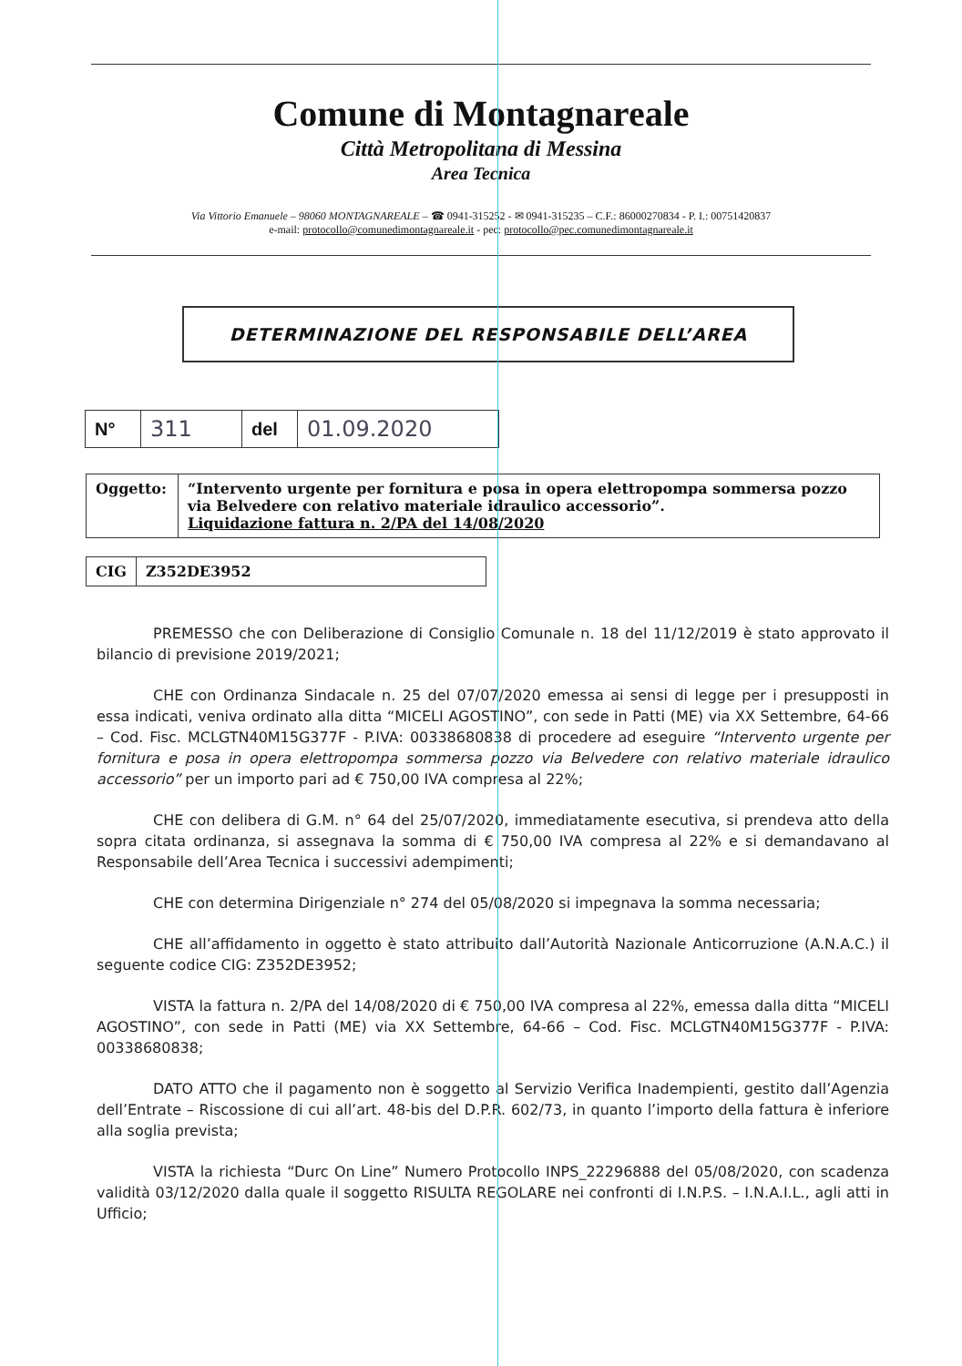Comune di Montagnareale
Città Metropolitana di Messina
Area Tecnica
Via Vittorio Emanuele – 98060 MONTAGNAREALE – ☎ 0941-315252 - ✉ 0941-315235 – C.F.: 86000270834 - P. I.: 00751420837
e-mail: protocollo@comunedimontagnareale.it - pec: protocollo@pec.comunedimontagnareale.it
DETERMINAZIONE DEL RESPONSABILE DELL’AREA
| N° | 311 | del | 01.09.2020 |
| Oggetto: | “Intervento urgente per fornitura e posa in opera elettropompa sommersa pozzo via Belvedere con relativo materiale idraulico accessorio”. Liquidazione fattura n. 2/PA del 14/08/2020 |
| CIG | Z352DE3952 |
PREMESSO che con Deliberazione di Consiglio Comunale n. 18 del 11/12/2019 è stato approvato il bilancio di previsione 2019/2021;
CHE con Ordinanza Sindacale n. 25 del 07/07/2020 emessa ai sensi di legge per i presupposti in essa indicati, veniva ordinato alla ditta “MICELI AGOSTINO”, con sede in Patti (ME) via XX Settembre, 64-66 – Cod. Fisc. MCLGTN40M15G377F - P.IVA: 00338680838 di procedere ad eseguire “Intervento urgente per fornitura e posa in opera elettropompa sommersa pozzo via Belvedere con relativo materiale idraulico accessorio” per un importo pari ad € 750,00 IVA compresa al 22%;
CHE con delibera di G.M. n° 64 del 25/07/2020, immediatamente esecutiva, si prendeva atto della sopra citata ordinanza, si assegnava la somma di € 750,00 IVA compresa al 22% e si demandavano al Responsabile dell’Area Tecnica i successivi adempimenti;
CHE con determina Dirigenziale n° 274 del 05/08/2020 si impegnava la somma necessaria;
CHE all’affidamento in oggetto è stato attribuito dall’Autorità Nazionale Anticorruzione (A.N.A.C.) il seguente codice CIG: Z352DE3952;
VISTA la fattura n. 2/PA del 14/08/2020 di € 750,00 IVA compresa al 22%, emessa dalla ditta “MICELI AGOSTINO”, con sede in Patti (ME) via XX Settembre, 64-66 – Cod. Fisc. MCLGTN40M15G377F - P.IVA: 00338680838;
DATO ATTO che il pagamento non è soggetto al Servizio Verifica Inadempienti, gestito dall’Agenzia dell’Entrate – Riscossione di cui all’art. 48-bis del D.P.R. 602/73, in quanto l’importo della fattura è inferiore alla soglia prevista;
VISTA la richiesta “Durc On Line” Numero Protocollo INPS_22296888 del 05/08/2020, con scadenza validità 03/12/2020 dalla quale il soggetto RISULTA REGOLARE nei confronti di I.N.P.S. – I.N.A.I.L., agli atti in Ufficio;